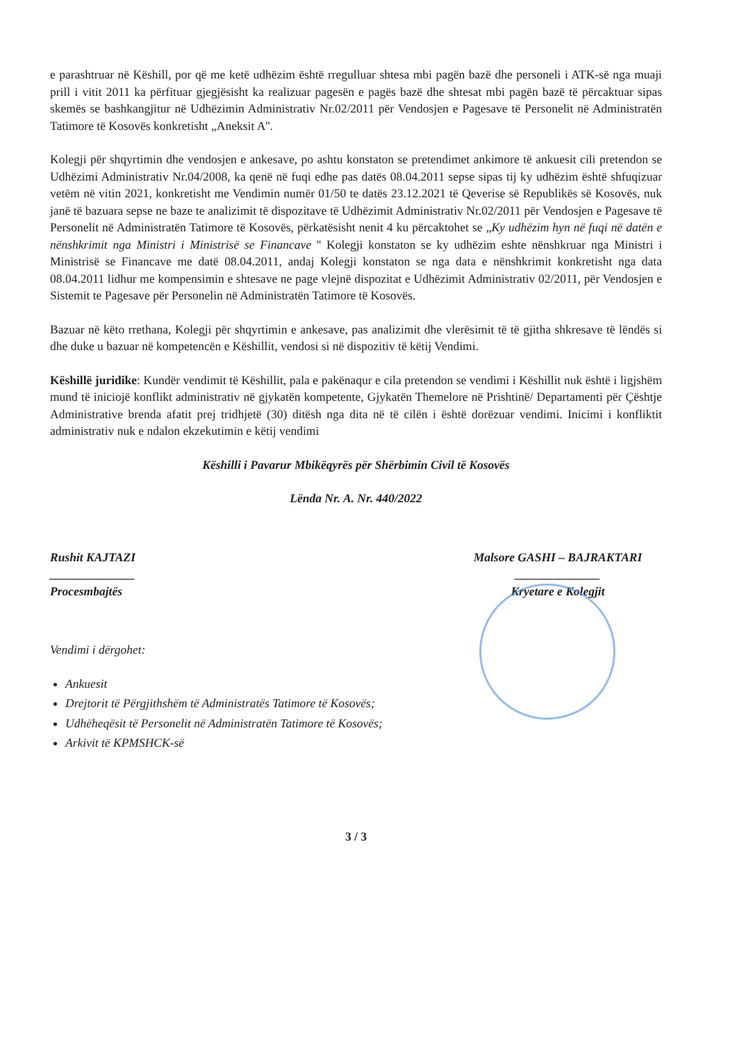e parashtruar në Këshill, por që me ketë udhëzim është rregulluar shtesa mbi pagën bazë dhe personeli i ATK-së nga muaji prill i vitit 2011 ka përfituar gjegjësisht ka realizuar pagesën e pagës bazë dhe shtesat mbi pagën bazë të përcaktuar sipas skemës se bashkangjitur në Udhëzimin Administrativ Nr.02/2011 për Vendosjen e Pagesave të Personelit në Administratën Tatimore të Kosovës konkretisht „Aneksit A''.
Kolegji për shqyrtimin dhe vendosjen e ankesave, po ashtu konstaton se pretendimet ankimore të ankuesit cili pretendon se Udhëzimi Administrativ Nr.04/2008, ka qenë në fuqi edhe pas datës 08.04.2011 sepse sipas tij ky udhëzim është shfuqizuar vetëm në vitin 2021, konkretisht me Vendimin numër 01/50 te datës 23.12.2021 të Qeverise së Republikës së Kosovës, nuk janë të bazuara sepse ne baze te analizimit të dispozitave të Udhëzimit Administrativ Nr.02/2011 për Vendosjen e Pagesave të Personelit në Administratën Tatimore të Kosovës, përkatësisht nenit 4 ku përcaktohet se „Ky udhëzim hyn në fuqi në datën e nënshkrimit nga Ministri i Ministrisë se Financave '' Kolegji konstaton se ky udhëzim eshte nënshkruar nga Ministri i Ministrisë se Financave me datë 08.04.2011, andaj Kolegji konstaton se nga data e nënshkrimit konkretisht nga data 08.04.2011 lidhur me kompensimin e shtesave ne page vlejnë dispozitat e Udhëzimit Administrativ 02/2011, për Vendosjen e Sistemit te Pagesave për Personelin në Administratën Tatimore të Kosovës.
Bazuar në këto rrethana, Kolegji për shqyrtimin e ankesave, pas analizimit dhe vlerësimit të të gjitha shkresave të lëndës si dhe duke u bazuar në kompetencën e Këshillit, vendosi si në dispozitiv të këtij Vendimi.
Këshillë juridike: Kundër vendimit të Këshillit, pala e pakënaqur e cila pretendon se vendimi i Këshillit nuk është i ligjshëm mund të iniciojë konflikt administrativ në gjykatën kompetente, Gjykatën Themelore në Prishtinë/ Departamenti për Çështje Administrative brenda afatit prej tridhjetë (30) ditësh nga dita në të cilën i është dorëzuar vendimi. Inicimi i konfliktit administrativ nuk e ndalon ekzekutimin e këtij vendimi
Këshilli i Pavarur Mbikëqyrës për Shërbimin Civil të Kosovës
Lënda Nr. A. Nr. 440/2022
Rushit KAJTAZI
______________
Procesmbajtës
Malsore GASHI – BAJRAKTARI
______________
Kryetare e Kolegjit
Vendimi i dërgohet:
Ankuesit
Drejtorit të Përgjithshëm të Administratës Tatimore të Kosovës;
Udhëheqësit të Personelit në Administratën Tatimore të Kosovës;
Arkivit të KPMSHCK-së
3 / 3